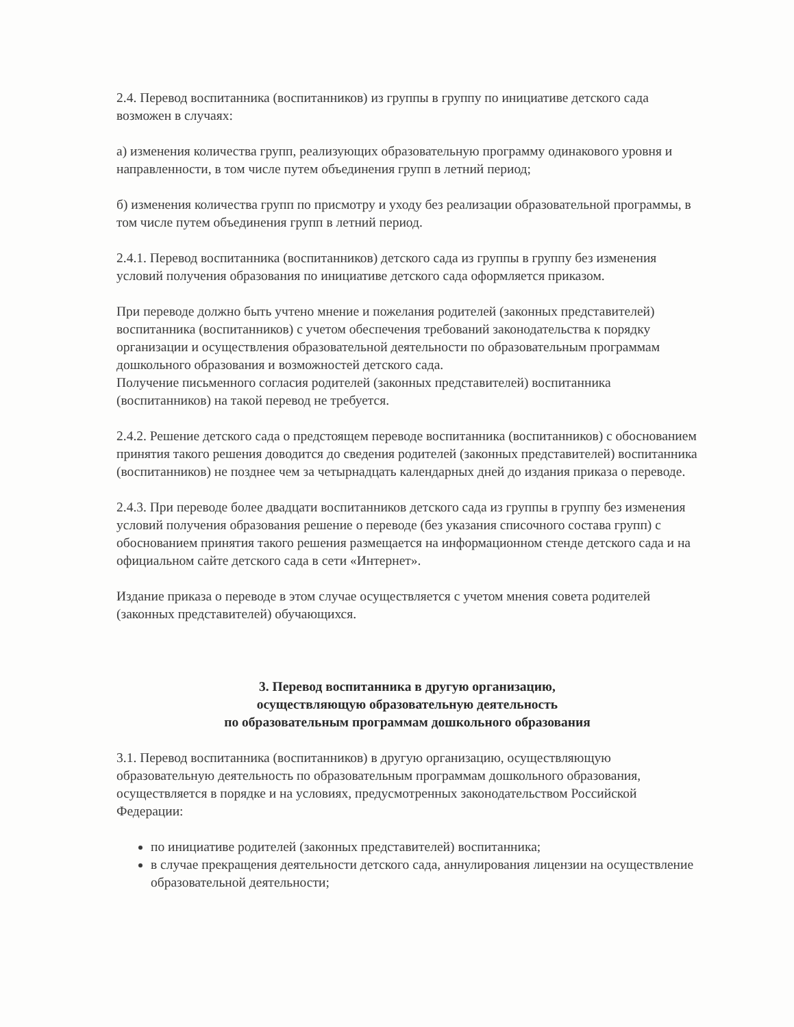2.4. Перевод воспитанника (воспитанников) из группы в группу по инициативе детского сада возможен в случаях:
а) изменения количества групп, реализующих образовательную программу одинакового уровня и направленности, в том числе путем объединения групп в летний период;
б) изменения количества групп по присмотру и уходу без реализации образовательной программы, в том числе путем объединения групп в летний период.
2.4.1. Перевод воспитанника (воспитанников) детского сада из группы в группу без изменения условий получения образования по инициативе детского сада оформляется приказом.
При переводе должно быть учтено мнение и пожелания родителей (законных представителей) воспитанника (воспитанников) с учетом обеспечения требований законодательства к порядку организации и осуществления образовательной деятельности по образовательным программам дошкольного образования и возможностей детского сада.
Получение письменного согласия родителей (законных представителей) воспитанника (воспитанников) на такой перевод не требуется.
2.4.2. Решение детского сада о предстоящем переводе воспитанника (воспитанников) с обоснованием принятия такого решения доводится до сведения родителей (законных представителей) воспитанника (воспитанников) не позднее чем за четырнадцать календарных дней до издания приказа о переводе.
2.4.3. При переводе более двадцати воспитанников детского сада из группы в группу без изменения условий получения образования решение о переводе (без указания списочного состава групп) с обоснованием принятия такого решения размещается на информационном стенде детского сада и на официальном сайте детского сада в сети «Интернет».
Издание приказа о переводе в этом случае осуществляется с учетом мнения совета родителей (законных представителей) обучающихся.
3. Перевод воспитанника в другую организацию,
осуществляющую образовательную деятельность
по образовательным программам дошкольного образования
3.1. Перевод воспитанника (воспитанников) в другую организацию, осуществляющую образовательную деятельность по образовательным программам дошкольного образования, осуществляется в порядке и на условиях, предусмотренных законодательством Российской Федерации:
по инициативе родителей (законных представителей) воспитанника;
в случае прекращения деятельности детского сада, аннулирования лицензии на осуществление образовательной деятельности;